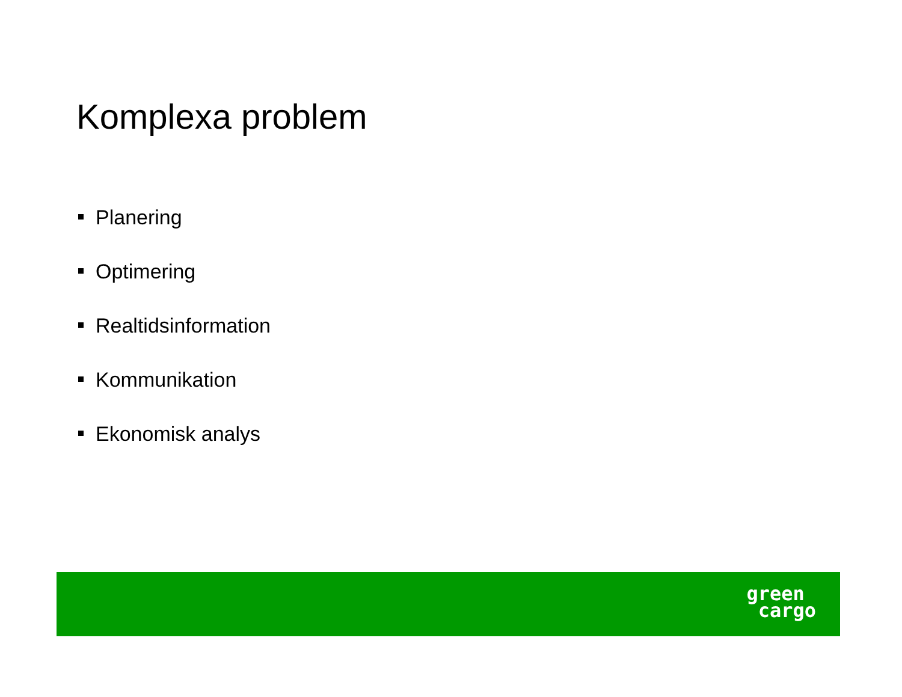Komplexa problem
Planering
Optimering
Realtidsinformation
Kommunikation
Ekonomisk analys
green
cargo